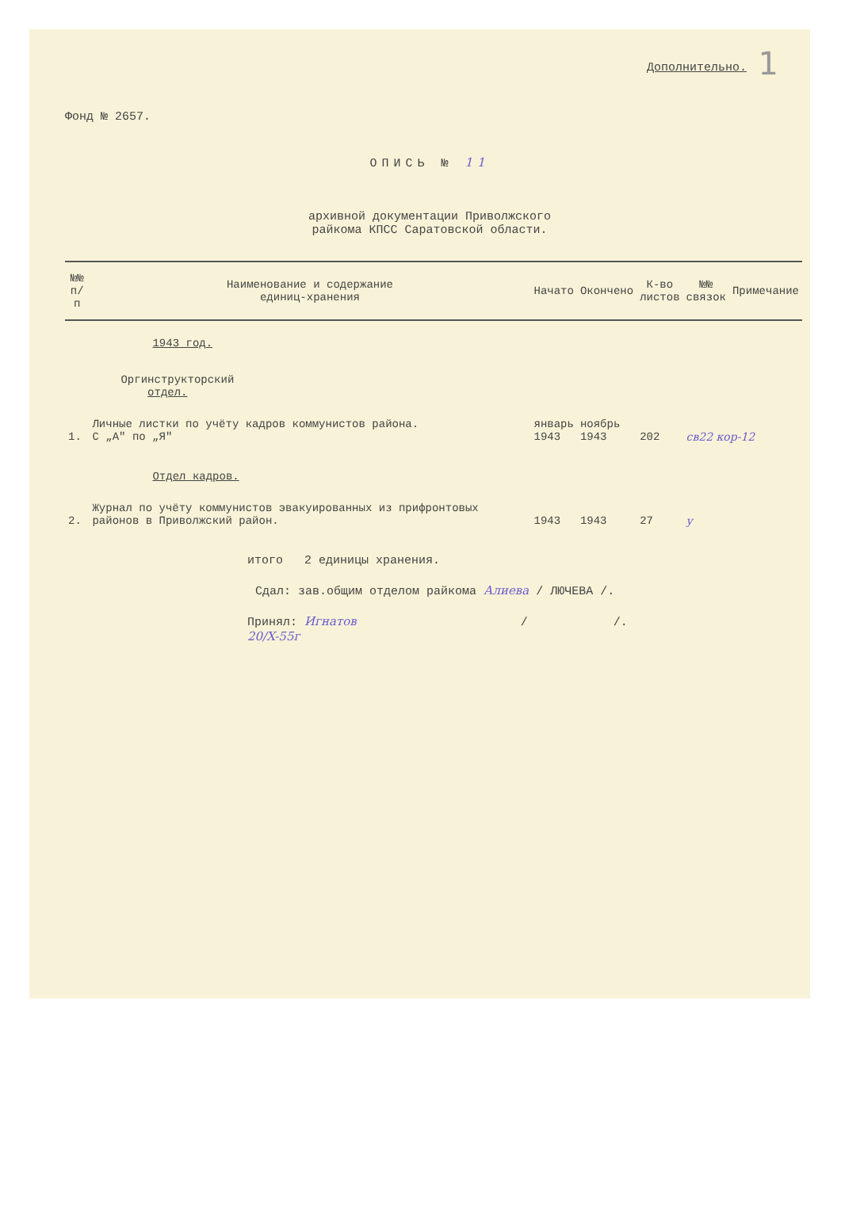1
Дополнительно.
Фонд № 2657.
ОПИСЬ № 11
архивной документации Приволжского
райкома КПСС Саратовской области.
| №№ п/п | Наименование и содержание единиц-хранения | Начато | Окончено | К-во листов | №№ связок | Примечание |
| --- | --- | --- | --- | --- | --- | --- |
| | 1943 год. | | | | | |
| | Оргинструкторский отдел. | | | | | |
| 1. | Личные листки по учёту кадров коммунистов района. С „А" по „Я" | январь 1943 | ноябрь 1943 | 202 | св22 кор-12 | |
| | Отдел кадров. | | | | | |
| 2. | Журнал по учёту коммунистов эвакуированных из прифронтовых районов в Приволжский район. | 1943 | 1943 | 27 | у | |
итого 2 единицы хранения.
Сдал: зав.общим отделом райкома Алиева / ЛЮЧЕВА /.
Принял: Игнатов / /.
20/X-55г